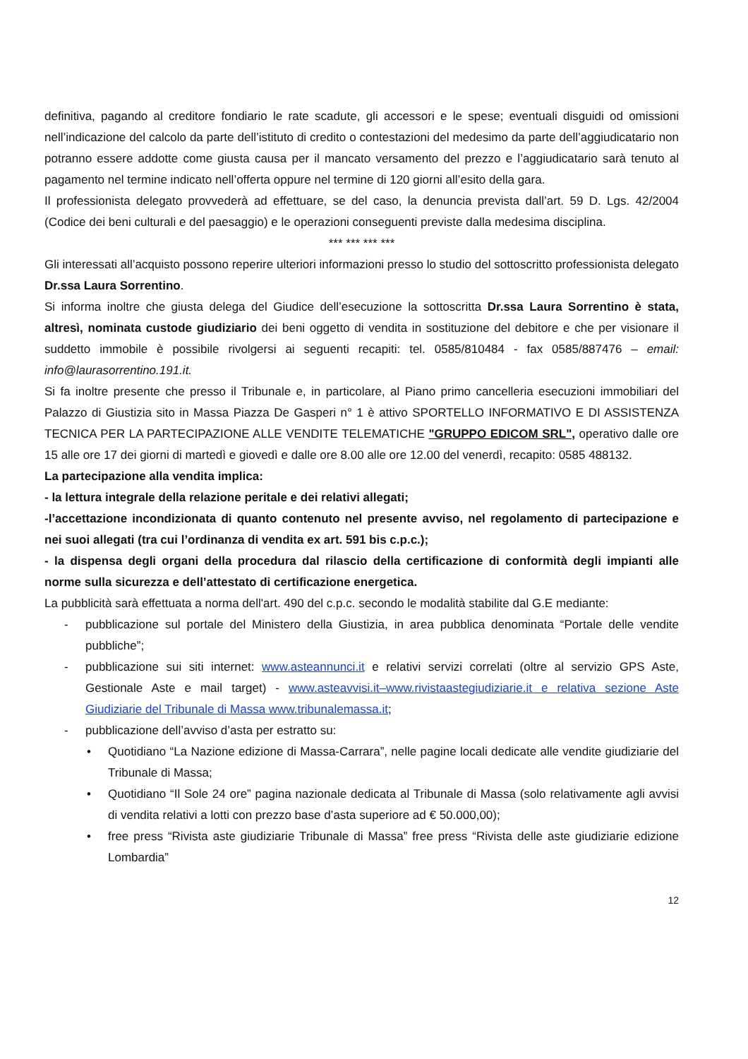definitiva, pagando al creditore fondiario le rate scadute, gli accessori e le spese; eventuali disguidi od omissioni nell’indicazione del calcolo da parte dell’istituto di credito o contestazioni del medesimo da parte dell’aggiudicatario non potranno essere addotte come giusta causa per il mancato versamento del prezzo e l’aggiudicatario sarà tenuto al pagamento nel termine indicato nell’offerta oppure nel termine di 120 giorni all’esito della gara.
Il professionista delegato provvederà ad effettuare, se del caso, la denuncia prevista dall’art. 59 D. Lgs. 42/2004 (Codice dei beni culturali e del paesaggio) e le operazioni conseguenti previste dalla medesima disciplina.
*** *** *** ***
Gli interessati all’acquisto possono reperire ulteriori informazioni presso lo studio del sottoscritto professionista delegato Dr.ssa Laura Sorrentino.
Si informa inoltre che giusta delega del Giudice dell’esecuzione la sottoscritta Dr.ssa Laura Sorrentino è stata, altresì, nominata custode giudiziario dei beni oggetto di vendita in sostituzione del debitore e che per visionare il suddetto immobile è possibile rivolgersi ai seguenti recapiti: tel. 0585/810484 - fax 0585/887476 – email: info@laurasorrentino.191.it.
Si fa inoltre presente che presso il Tribunale e, in particolare, al Piano primo cancelleria esecuzioni immobiliari del Palazzo di Giustizia sito in Massa Piazza De Gasperi n° 1 è attivo SPORTELLO INFORMATIVO E DI ASSISTENZA TECNICA PER LA PARTECIPAZIONE ALLE VENDITE TELEMATICHE "GRUPPO EDICOM SRL", operativo dalle ore 15 alle ore 17 dei giorni di martedì e giovedì e dalle ore 8.00 alle ore 12.00 del venerdì, recapito: 0585 488132.
La partecipazione alla vendita implica:
- la lettura integrale della relazione peritale e dei relativi allegati;
-l’accettazione incondizionata di quanto contenuto nel presente avviso, nel regolamento di partecipazione e nei suoi allegati (tra cui l’ordinanza di vendita ex art. 591 bis c.p.c.);
- la dispensa degli organi della procedura dal rilascio della certificazione di conformità degli impianti alle norme sulla sicurezza e dell’attestato di certificazione energetica.
La pubblicità sarà effettuata a norma dell'art. 490 del c.p.c. secondo le modalità stabilite dal G.E mediante:
- pubblicazione sul portale del Ministero della Giustizia, in area pubblica denominata “Portale delle vendite pubbliche”;
- pubblicazione sui siti internet: www.asteannunci.it e relativi servizi correlati (oltre al servizio GPS Aste, Gestionale Aste e mail target) - www.asteavvisi.it–www.rivistaastegiudiziarie.it e relativa sezione Aste Giudiziarie del Tribunale di Massa www.tribunalemassa.it;
- pubblicazione dell’avviso d’asta per estratto su:
• Quotidiano “La Nazione edizione di Massa-Carrara”, nelle pagine locali dedicate alle vendite giudiziarie del Tribunale di Massa;
• Quotidiano “Il Sole 24 ore” pagina nazionale dedicata al Tribunale di Massa (solo relativamente agli avvisi di vendita relativi a lotti con prezzo base d’asta superiore ad € 50.000,00);
• free press “Rivista aste giudiziarie Tribunale di Massa” free press “Rivista delle aste giudiziarie edizione Lombardia”
12